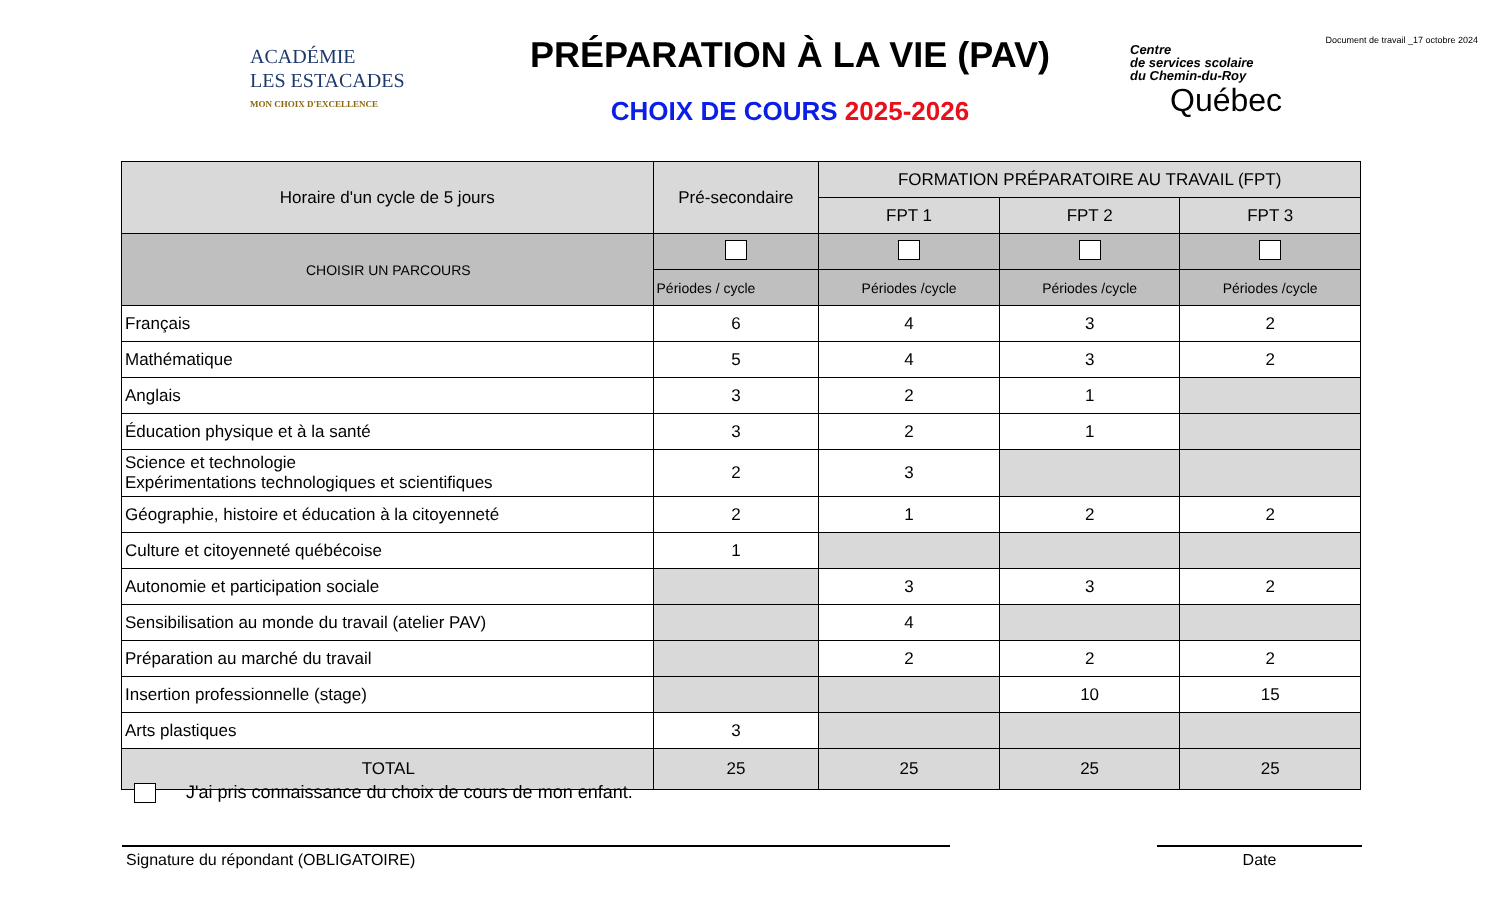Document de travail _17 octobre 2024
ACADÉMIE
LES ESTACADES
MON CHOIX D'EXCELLENCE
PRÉPARATION À LA VIE (PAV)
CHOIX DE COURS 2025-2026
Centre
de services scolaire
du Chemin-du-Roy
Québec
| Horaire d'un cycle de 5 jours | Pré-secondaire | FORMATION PRÉPARATOIRE AU TRAVAIL (FPT) | | |
| --- | --- | --- | --- | --- |
| | | FPT 1 | FPT 2 | FPT 3 |
| CHOISIR UN PARCOURS | | | | |
| | Périodes / cycle | Périodes /cycle | Périodes /cycle | Périodes /cycle |
| Français | 6 | 4 | 3 | 2 |
| Mathématique | 5 | 4 | 3 | 2 |
| Anglais | 3 | 2 | 1 | |
| Éducation physique et à la santé | 3 | 2 | 1 | |
| Science et technologie Expérimentations technologiques et scientifiques | 2 | 3 | | |
| Géographie, histoire et éducation à la citoyenneté | 2 | 1 | 2 | 2 |
| Culture et citoyenneté québécoise | 1 | | | |
| Autonomie et participation sociale | | 3 | 3 | 2 |
| Sensibilisation au monde du travail (atelier PAV) | | 4 | | |
| Préparation au marché du travail | | 2 | 2 | 2 |
| Insertion professionnelle (stage) | | | 10 | 15 |
| Arts plastiques | 3 | | | |
| TOTAL | 25 | 25 | 25 | 25 |
J'ai pris connaissance du choix de cours de mon enfant.
Signature du répondant (OBLIGATOIRE) Date